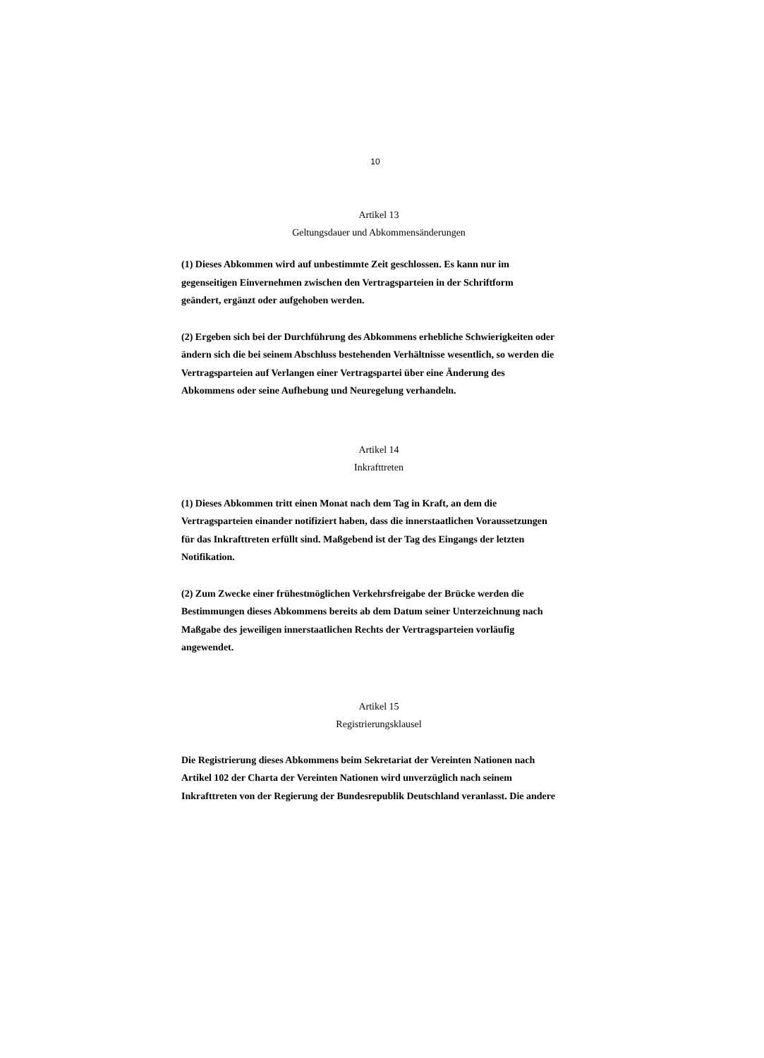10
Artikel 13
Geltungsdauer und Abkommensänderungen
(1) Dieses Abkommen wird auf unbestimmte Zeit geschlossen. Es kann nur im gegenseitigen Einvernehmen zwischen den Vertragsparteien in der Schriftform geändert, ergänzt oder aufgehoben werden.
(2) Ergeben sich bei der Durchführung des Abkommens erhebliche Schwierigkeiten oder ändern sich die bei seinem Abschluss bestehenden Verhältnisse wesentlich, so werden die Vertragsparteien auf Verlangen einer Vertragspartei über eine Änderung des Abkommens oder seine Aufhebung und Neuregelung verhandeln.
Artikel 14
Inkrafttreten
(1) Dieses Abkommen tritt einen Monat nach dem Tag in Kraft, an dem die Vertragsparteien einander notifiziert haben, dass die innerstaatlichen Voraussetzungen für das Inkrafttreten erfüllt sind. Maßgebend ist der Tag des Eingangs der letzten Notifikation.
(2) Zum Zwecke einer frühestmöglichen Verkehrsfreigabe der Brücke werden die Bestimmungen dieses Abkommens bereits ab dem Datum seiner Unterzeichnung nach Maßgabe des jeweiligen innerstaatlichen Rechts der Vertragsparteien vorläufig angewendet.
Artikel 15
Registrierungsklausel
Die Registrierung dieses Abkommens beim Sekretariat der Vereinten Nationen nach Artikel 102 der Charta der Vereinten Nationen wird unverzüglich nach seinem Inkrafttreten von der Regierung der Bundesrepublik Deutschland veranlasst. Die andere